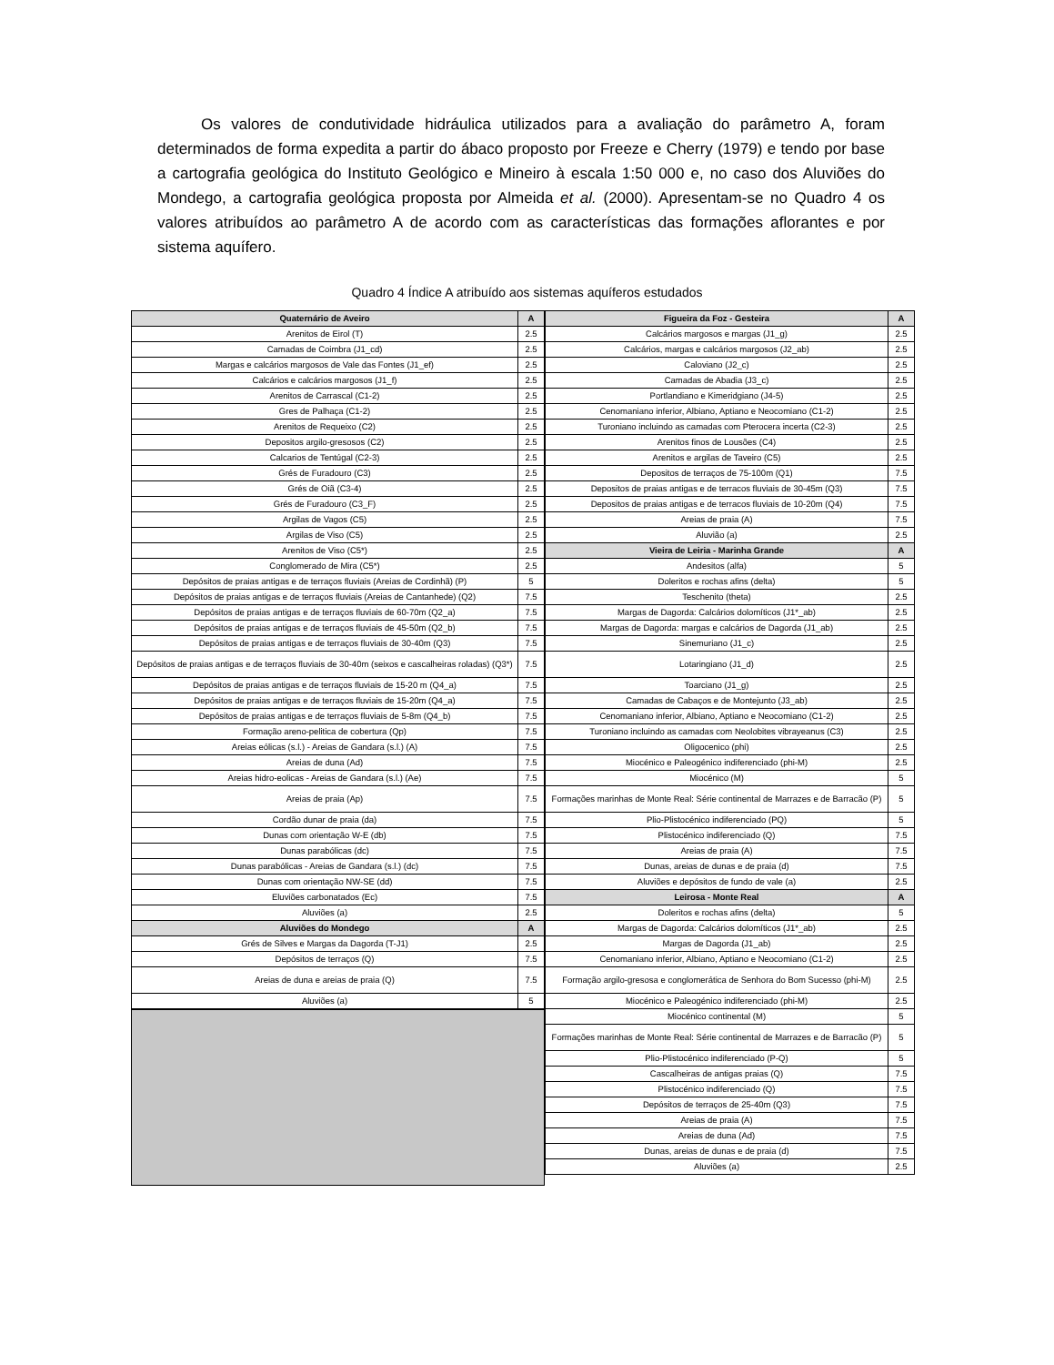Os valores de condutividade hidráulica utilizados para a avaliação do parâmetro A, foram determinados de forma expedita a partir do ábaco proposto por Freeze e Cherry (1979) e tendo por base a cartografia geológica do Instituto Geológico e Mineiro à escala 1:50 000 e, no caso dos Aluviões do Mondego, a cartografia geológica proposta por Almeida et al. (2000). Apresentam-se no Quadro 4 os valores atribuídos ao parâmetro A de acordo com as características das formações aflorantes e por sistema aquífero.
Quadro 4 Índice A atribuído aos sistemas aquíferos estudados
| Quaternário de Aveiro | A |
| --- | --- |
| Arenitos de Eirol (T) | 2.5 |
| Camadas de Coimbra (J1_cd) | 2.5 |
| Margas e calcários margosos de Vale das Fontes (J1_ef) | 2.5 |
| Calcários e calcários margosos (J1_f) | 2.5 |
| Arenitos de Carrascal (C1-2) | 2.5 |
| Gres de Palhaça (C1-2) | 2.5 |
| Arenitos de Requeixo (C2) | 2.5 |
| Depositos argilo-gresosos (C2) | 2.5 |
| Calcarios de Tentúgal (C2-3) | 2.5 |
| Grés de Furadouro (C3) | 2.5 |
| Grés de Oiã (C3-4) | 2.5 |
| Grés de Furadouro (C3_F) | 2.5 |
| Argilas de Vagos (C5) | 2.5 |
| Argilas de Viso (C5) | 2.5 |
| Arenitos de Viso (C5*) | 2.5 |
| Conglomerado de Mira (C5*) | 2.5 |
| Depósitos de praias antigas e de terraços fluviais (Areias de Cordinhã) (P) | 5 |
| Depósitos de praias antigas e de terraços fluviais (Areias de Cantanhede) (Q2) | 7.5 |
| Depósitos de praias antigas e de terraços fluviais de 60-70m (Q2_a) | 7.5 |
| Depósitos de praias antigas e de terraços fluviais de 45-50m (Q2_b) | 7.5 |
| Depósitos de praias antigas e de terraços fluviais de 30-40m (Q3) | 7.5 |
| Depósitos de praias antigas e de terraços fluviais de 30-40m (seixos e cascalheiras roladas) (Q3*) | 7.5 |
| Depósitos de praias antigas e de terraços fluviais de 15-20 m (Q4_a) | 7.5 |
| Depósitos de praias antigas e de terraços fluviais de 15-20m (Q4_a) | 7.5 |
| Depósitos de praias antigas e de terraços fluviais de 5-8m (Q4_b) | 7.5 |
| Formação areno-pelitica de cobertura (Qp) | 7.5 |
| Areias eólicas (s.l.) - Areias de Gandara (s.l.) (A) | 7.5 |
| Areias de duna (Ad) | 7.5 |
| Areias hidro-eolicas - Areias de Gandara (s.l.) (Ae) | 7.5 |
| Areias de praia (Ap) | 7.5 |
| Cordão dunar de praia (da) | 7.5 |
| Dunas com orientação W-E (db) | 7.5 |
| Dunas parabólicas (dc) | 7.5 |
| Dunas parabólicas - Areias de Gandara (s.l.) (dc) | 7.5 |
| Dunas com orientação NW-SE (dd) | 7.5 |
| Eluviões carbonatados (Ec) | 7.5 |
| Aluviões (a) | 2.5 |
| Aluviões do Mondego | A |
| Grés de Silves e Margas da Dagorda (T-J1) | 2.5 |
| Depósitos de terraços (Q) | 7.5 |
| Areias de duna e areias de praia (Q) | 7.5 |
| Aluviões (a) | 5 |
| Figueira da Foz - Gesteira | A |
| --- | --- |
| Calcários margosos e margas (J1_g) | 2.5 |
| Calcários, margas e calcários margosos (J2_ab) | 2.5 |
| Caloviano (J2_c) | 2.5 |
| Camadas de Abadia (J3_c) | 2.5 |
| Portlandiano e Kimeridgiano (J4-5) | 2.5 |
| Cenomaniano inferior, Albiano, Aptiano e Neocomiano (C1-2) | 2.5 |
| Turoniano incluindo as camadas com Pterocera incerta (C2-3) | 2.5 |
| Arenitos finos de Lousões (C4) | 2.5 |
| Arenitos e argilas de Taveiro (C5) | 2.5 |
| Depositos de terraços de 75-100m (Q1) | 7.5 |
| Depositos de praias antigas e de terracos fluviais de 30-45m (Q3) | 7.5 |
| Depositos de praias antigas e de terracos fluviais de 10-20m (Q4) | 7.5 |
| Areias de praia (A) | 7.5 |
| Aluvião (a) | 2.5 |
| Vieira de Leiria - Marinha Grande | A |
| Andesitos (alfa) | 5 |
| Doleritos e rochas afins (delta) | 5 |
| Teschenito (theta) | 2.5 |
| Margas de Dagorda: Calcários dolomíticos (J1*_ab) | 2.5 |
| Margas de Dagorda: margas e calcários de Dagorda (J1_ab) | 2.5 |
| Sinemuriano (J1_c) | 2.5 |
| Lotaringiano (J1_d) | 2.5 |
| Toarciano (J1_g) | 2.5 |
| Camadas de Cabaços e de Montejunto (J3_ab) | 2.5 |
| Cenomaniano inferior, Albiano, Aptiano e Neocomiano (C1-2) | 2.5 |
| Turoniano incluindo as camadas com Neolobites vibrayeanus (C3) | 2.5 |
| Oligocenico (phi) | 2.5 |
| Miocénico e Paleogénico indiferenciado (phi-M) | 2.5 |
| Miocénico (M) | 5 |
| Formações marinhas de Monte Real: Série continental de Marrazes e de Barracão (P) | 5 |
| Plio-Plistocénico indiferenciado (PQ) | 5 |
| Plistocénico indiferenciado (Q) | 7.5 |
| Areias de praia (A) | 7.5 |
| Dunas, areias de dunas e de praia (d) | 7.5 |
| Aluviões e depósitos de fundo de vale (a) | 2.5 |
| Leirosa - Monte Real | A |
| Doleritos e rochas afins (delta) | 5 |
| Margas de Dagorda: Calcários dolomíticos (J1*_ab) | 2.5 |
| Margas de Dagorda (J1_ab) | 2.5 |
| Cenomaniano inferior, Albiano, Aptiano e Neocomiano (C1-2) | 2.5 |
| Formação argilo-gresosa e conglomerática de Senhora do Bom Sucesso (phi-M) | 2.5 |
| Miocénico e Paleogénico indiferenciado (phi-M) | 2.5 |
| Miocénico continental (M) | 5 |
| Formações marinhas de Monte Real: Série continental de Marrazes e de Barracão (P) | 5 |
| Plio-Plistocénico indiferenciado (P-Q) | 5 |
| Cascalheiras de antigas praias (Q) | 7.5 |
| Plistocénico indiferenciado (Q) | 7.5 |
| Depósitos de terraços de 25-40m (Q3) | 7.5 |
| Areias de praia (A) | 7.5 |
| Areias de duna (Ad) | 7.5 |
| Dunas, areias de dunas e de praia (d) | 7.5 |
| Aluviões (a) | 2.5 |